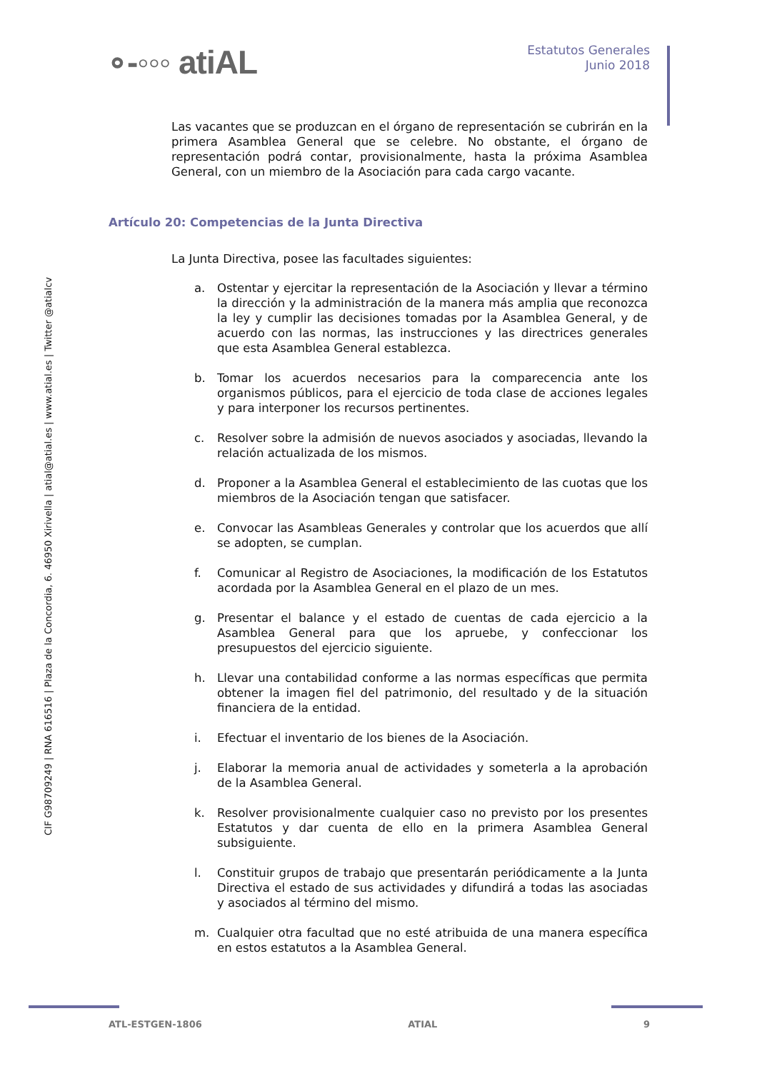∘-◦◦◦ atiAL
Estatutos Generales
Junio 2018
CIF G98709249 | RNA 616516 | Plaza de la Concordia, 6. 46950 Xirivella | atial@atial.es | www.atial.es | Twitter @atialcv
Las vacantes que se produzcan en el órgano de representación se cubrirán en la primera Asamblea General que se celebre. No obstante, el órgano de representación podrá contar, provisionalmente, hasta la próxima Asamblea General, con un miembro de la Asociación para cada cargo vacante.
Artículo 20: Competencias de la Junta Directiva
La Junta Directiva, posee las facultades siguientes:
a. Ostentar y ejercitar la representación de la Asociación y llevar a término la dirección y la administración de la manera más amplia que reconozca la ley y cumplir las decisiones tomadas por la Asamblea General, y de acuerdo con las normas, las instrucciones y las directrices generales que esta Asamblea General establezca.
b. Tomar los acuerdos necesarios para la comparecencia ante los organismos públicos, para el ejercicio de toda clase de acciones legales y para interponer los recursos pertinentes.
c. Resolver sobre la admisión de nuevos asociados y asociadas, llevando la relación actualizada de los mismos.
d. Proponer a la Asamblea General el establecimiento de las cuotas que los miembros de la Asociación tengan que satisfacer.
e. Convocar las Asambleas Generales y controlar que los acuerdos que allí se adopten, se cumplan.
f. Comunicar al Registro de Asociaciones, la modificación de los Estatutos acordada por la Asamblea General en el plazo de un mes.
g. Presentar el balance y el estado de cuentas de cada ejercicio a la Asamblea General para que los apruebe, y confeccionar los presupuestos del ejercicio siguiente.
h. Llevar una contabilidad conforme a las normas específicas que permita obtener la imagen fiel del patrimonio, del resultado y de la situación financiera de la entidad.
i. Efectuar el inventario de los bienes de la Asociación.
j. Elaborar la memoria anual de actividades y someterla a la aprobación de la Asamblea General.
k. Resolver provisionalmente cualquier caso no previsto por los presentes Estatutos y dar cuenta de ello en la primera Asamblea General subsiguiente.
l. Constituir grupos de trabajo que presentarán periódicamente a la Junta Directiva el estado de sus actividades y difundirá a todas las asociadas y asociados al término del mismo.
m. Cualquier otra facultad que no esté atribuida de una manera específica en estos estatutos a la Asamblea General.
ATL-ESTGEN-1806 ATIAL 9